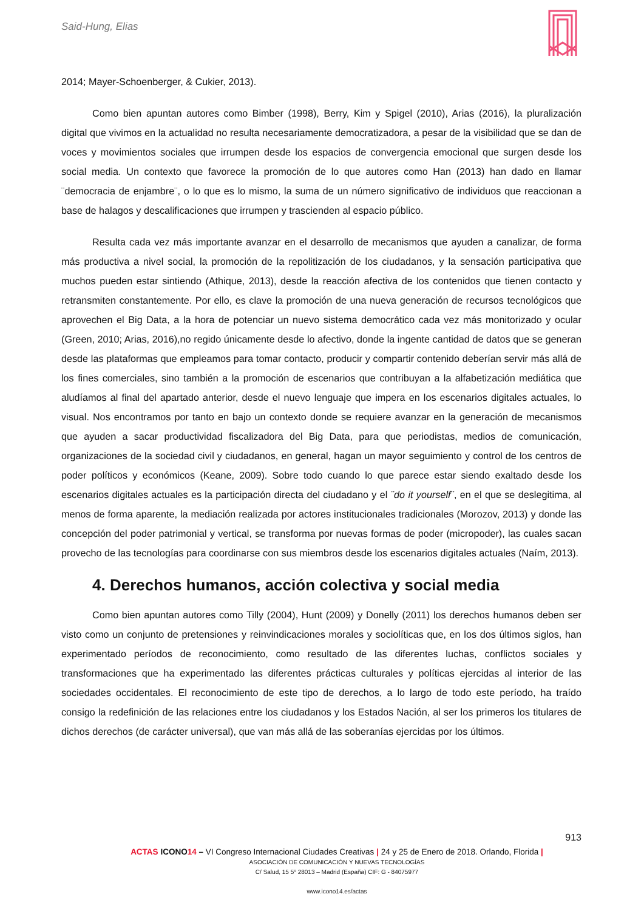Said-Hung, Elias
2014; Mayer-Schoenberger, & Cukier, 2013).
Como bien apuntan autores como Bimber (1998), Berry, Kim y Spigel (2010), Arias (2016), la pluralización digital que vivimos en la actualidad no resulta necesariamente democratizadora, a pesar de la visibilidad que se dan de voces y movimientos sociales que irrumpen desde los espacios de convergencia emocional que surgen desde los social media. Un contexto que favorece la promoción de lo que autores como Han (2013) han dado en llamar ¨democracia de enjambre¨, o lo que es lo mismo, la suma de un número significativo de individuos que reaccionan a base de halagos y descalificaciones que irrumpen y trascienden al espacio público.
Resulta cada vez más importante avanzar en el desarrollo de mecanismos que ayuden a canalizar, de forma más productiva a nivel social, la promoción de la repolitización de los ciudadanos, y la sensación participativa que muchos pueden estar sintiendo (Athique, 2013), desde la reacción afectiva de los contenidos que tienen contacto y retransmiten constantemente. Por ello, es clave la promoción de una nueva generación de recursos tecnológicos que aprovechen el Big Data, a la hora de potenciar un nuevo sistema democrático cada vez más monitorizado y ocular (Green, 2010; Arias, 2016),no regido únicamente desde lo afectivo, donde la ingente cantidad de datos que se generan desde las plataformas que empleamos para tomar contacto, producir y compartir contenido deberían servir más allá de los fines comerciales, sino también a la promoción de escenarios que contribuyan a la alfabetización mediática que aludíamos al final del apartado anterior, desde el nuevo lenguaje que impera en los escenarios digitales actuales, lo visual. Nos encontramos por tanto en bajo un contexto donde se requiere avanzar en la generación de mecanismos que ayuden a sacar productividad fiscalizadora del Big Data, para que periodistas, medios de comunicación, organizaciones de la sociedad civil y ciudadanos, en general, hagan un mayor seguimiento y control de los centros de poder políticos y económicos (Keane, 2009). Sobre todo cuando lo que parece estar siendo exaltado desde los escenarios digitales actuales es la participación directa del ciudadano y el ¨do it yourself¨, en el que se deslegitima, al menos de forma aparente, la mediación realizada por actores institucionales tradicionales (Morozov, 2013) y donde las concepción del poder patrimonial y vertical, se transforma por nuevas formas de poder (micropoder), las cuales sacan provecho de las tecnologías para coordinarse con sus miembros desde los escenarios digitales actuales (Naím, 2013).
4. Derechos humanos, acción colectiva y social media
Como bien apuntan autores como Tilly (2004), Hunt (2009) y Donelly (2011) los derechos humanos deben ser visto como un conjunto de pretensiones y reinvindicaciones morales y sociolíticas que, en los dos últimos siglos, han experimentado períodos de reconocimiento, como resultado de las diferentes luchas, conflictos sociales y transformaciones que ha experimentado las diferentes prácticas culturales y políticas ejercidas al interior de las sociedades occidentales. El reconocimiento de este tipo de derechos, a lo largo de todo este período, ha traído consigo la redefinición de las relaciones entre los ciudadanos y los Estados Nación, al ser los primeros los titulares de dichos derechos (de carácter universal), que van más allá de las soberanías ejercidas por los últimos.
913
ACTAS ICONO 14 – VI Congreso Internacional Ciudades Creativas | 24 y 25 de Enero de 2018. Orlando, Florida |
ASOCIACIÓN DE COMUNICACIÓN Y NUEVAS TECNOLOGÍAS
C/ Salud, 15 5º 28013 – Madrid (España) CIF: G - 84075977
www.icono14.es/actas